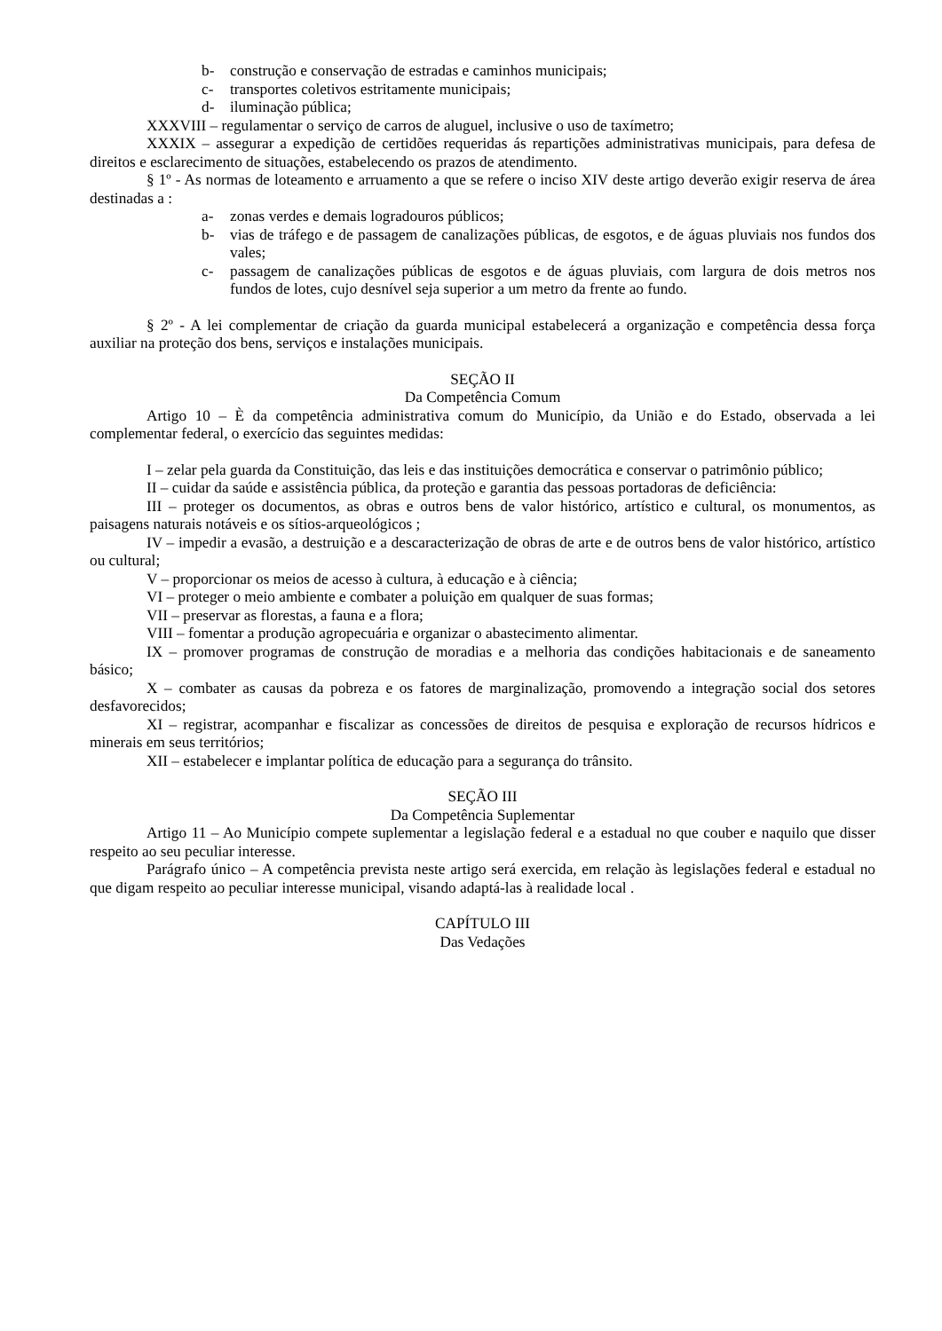b- construção e conservação de estradas e caminhos municipais;
c- transportes coletivos estritamente municipais;
d- iluminação pública;
XXXVIII – regulamentar o serviço de carros de aluguel, inclusive o uso de taxímetro;
XXXIX – assegurar a expedição de certidões requeridas ás repartições administrativas municipais, para defesa de direitos e esclarecimento de situações, estabelecendo os prazos de atendimento.
§ 1º - As normas de loteamento e arruamento a que se refere o inciso XIV deste artigo deverão exigir reserva de área destinadas a :
a- zonas verdes e demais logradouros públicos;
b- vias de tráfego e de passagem de canalizações públicas, de esgotos, e de águas pluviais nos fundos dos vales;
c- passagem de canalizações públicas de esgotos e de águas pluviais, com largura de dois metros nos fundos de lotes, cujo desnível seja superior a um metro da frente ao fundo.
§ 2º - A lei complementar de criação da guarda municipal estabelecerá a organização e competência dessa força auxiliar na proteção dos bens, serviços e instalações municipais.
SEÇÃO II
Da Competência Comum
Artigo 10 – È da competência administrativa comum do Município, da União e do Estado, observada a lei complementar federal, o exercício das seguintes medidas:
I – zelar pela guarda da Constituição, das leis e das instituições democrática e conservar o patrimônio público;
II – cuidar da saúde e assistência pública, da proteção e garantia das pessoas portadoras de deficiência:
III – proteger os documentos, as obras e outros bens de valor histórico, artístico e cultural, os monumentos, as paisagens naturais notáveis e os sítios-arqueológicos ;
IV – impedir a evasão, a destruição e a descaracterização de obras de arte e de outros bens de valor histórico, artístico ou cultural;
V – proporcionar os meios de acesso à cultura, à educação e à ciência;
VI – proteger o meio ambiente e combater a poluição em qualquer de suas formas;
VII – preservar as florestas, a fauna e a flora;
VIII – fomentar a produção agropecuária e organizar o abastecimento alimentar.
IX – promover programas de construção de moradias e a melhoria das condições habitacionais e de saneamento básico;
X – combater as causas da pobreza e os fatores de marginalização, promovendo a integração social dos setores desfavorecidos;
XI – registrar, acompanhar e fiscalizar as concessões de direitos de pesquisa e exploração de recursos hídricos e minerais em seus territórios;
XII – estabelecer e implantar política de educação para a segurança do trânsito.
SEÇÃO III
Da Competência Suplementar
Artigo 11 – Ao Município compete suplementar a legislação federal e a estadual no que couber e naquilo que disser respeito ao seu peculiar interesse.
Parágrafo único – A competência prevista neste artigo será exercida, em relação às legislações federal e estadual no que digam respeito ao peculiar interesse municipal, visando adaptá-las à realidade local .
CAPÍTULO III
Das Vedações